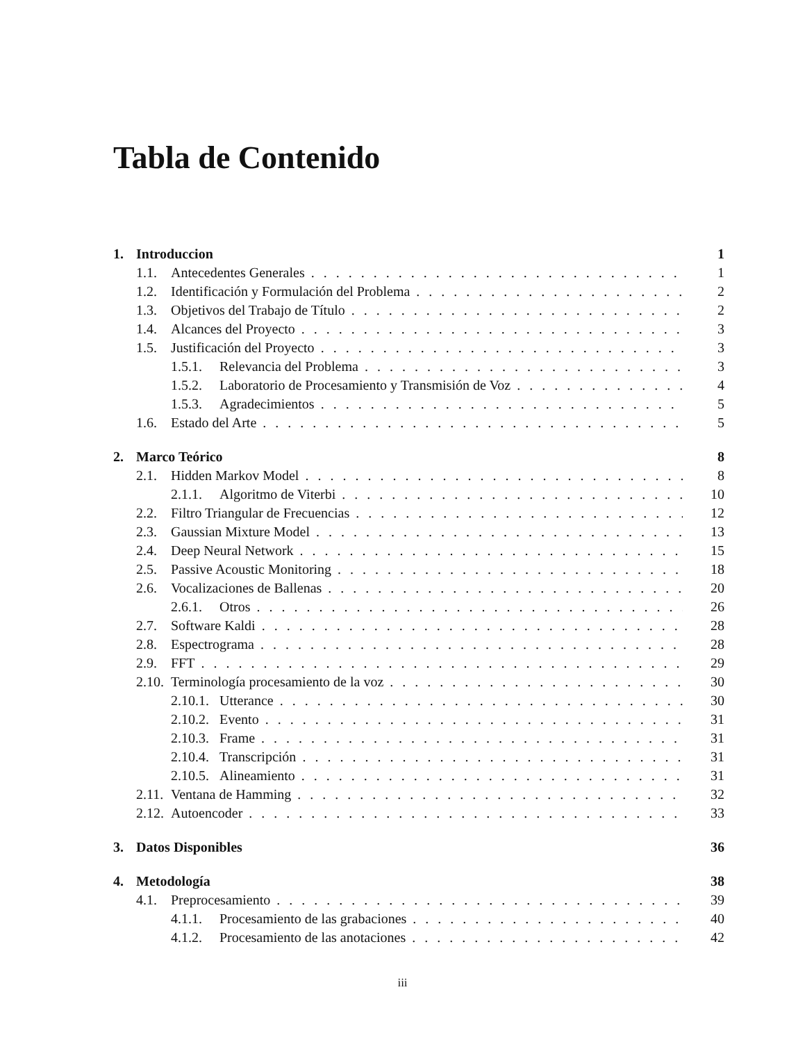Tabla de Contenido
1. Introduccion 1
1.1. Antecedentes Generales 1
1.2. Identificación y Formulación del Problema 2
1.3. Objetivos del Trabajo de Título 2
1.4. Alcances del Proyecto 3
1.5. Justificación del Proyecto 3
1.5.1. Relevancia del Problema 3
1.5.2. Laboratorio de Procesamiento y Transmisión de Voz 4
1.5.3. Agradecimientos 5
1.6. Estado del Arte 5
2. Marco Teórico 8
2.1. Hidden Markov Model 8
2.1.1. Algoritmo de Viterbi 10
2.2. Filtro Triangular de Frecuencias 12
2.3. Gaussian Mixture Model 13
2.4. Deep Neural Network 15
2.5. Passive Acoustic Monitoring 18
2.6. Vocalizaciones de Ballenas 20
2.6.1. Otros 26
2.7. Software Kaldi 28
2.8. Espectrograma 28
2.9. FFT 29
2.10. Terminología procesamiento de la voz 30
2.10.1. Utterance 30
2.10.2. Evento 31
2.10.3. Frame 31
2.10.4. Transcripción 31
2.10.5. Alineamiento 31
2.11. Ventana de Hamming 32
2.12. Autoencoder 33
3. Datos Disponibles 36
4. Metodología 38
4.1. Preprocesamiento 39
4.1.1. Procesamiento de las grabaciones 40
4.1.2. Procesamiento de las anotaciones 42
iii